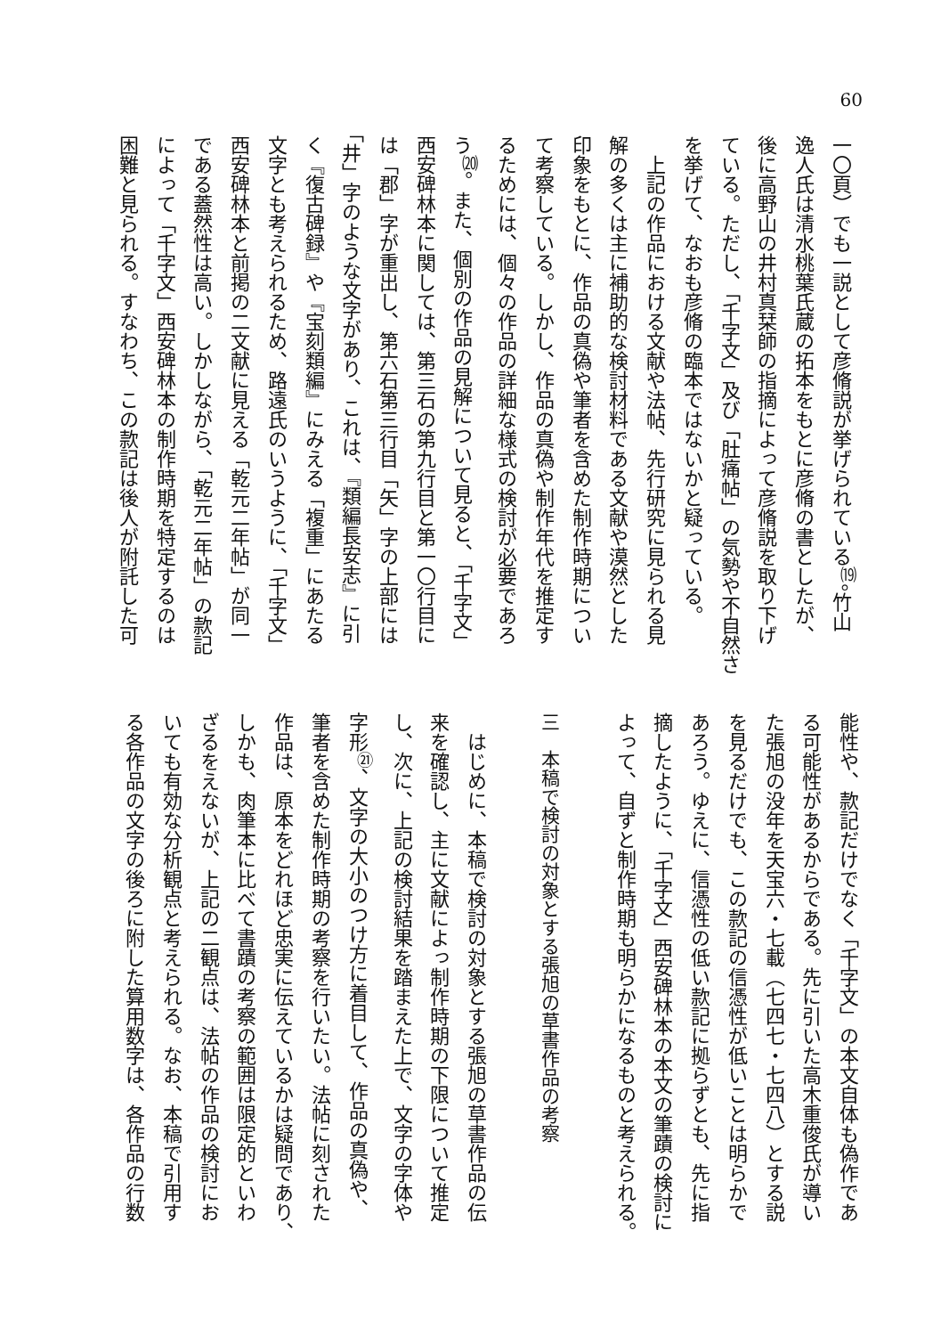60
一〇頁）でも一説として彦脩説が挙げられている<sup>⒆</sup>。竹山
逸人氏は清水桃葉氏蔵の拓本をもとに彦脩の書としたが、
後に高野山の井村真栞師の指摘によって彦脩説を取り下げ
ている。ただし、「千字文」及び「肚痛帖」の気勢や不自然さ
を挙げて、なおも彦脩の臨本ではないかと疑っている。
　上記の作品における文献や法帖、先行研究に見られる見
解の多くは主に補助的な検討材料である文献や漠然とした
印象をもとに、作品の真偽や筆者を含めた制作時期につい
て考察している。しかし、作品の真偽や制作年代を推定す
るためには、個々の作品の詳細な様式の検討が必要であろ
う<sup>⒇</sup>。また、個別の作品の見解について見ると、「千字文」
西安碑林本に関しては、第三石の第九行目と第一〇行目に
は「郡」字が重出し、第六石第三行目「矢」字の上部には
「井」字のような文字があり、これは、『類編長安志』に引
く『復古碑録』や『宝刻類編』にみえる「複重」にあたる
文字とも考えられるため、路遠氏のいうように、「千字文」
西安碑林本と前掲の二文献に見える「乾元二年帖」が同一
である蓋然性は高い。しかしながら、「乾元二年帖」の款記
によって「千字文」西安碑林本の制作時期を特定するのは
困難と見られる。すなわち、この款記は後人が附託した可
能性や、款記だけでなく「千字文」の本文自体も偽作であ
る可能性があるからである。先に引いた高木重俊氏が導い
た張旭の没年を天宝六・七載（七四七・七四八）とする説
を見るだけでも、この款記の信憑性が低いことは明らかで
あろう。ゆえに、信憑性の低い款記に拠らずとも、先に指
摘したように、「千字文」西安碑林本の本文の筆蹟の検討に
よって、自ずと制作時期も明らかになるものと考えられる。
三　本稿で検討の対象とする張旭の草書作品の考察
　はじめに、本稿で検討の対象とする張旭の草書作品の伝
来を確認し、主に文献によっ制作時期の下限について推定
し、次に、上記の検討結果を踏まえた上で、文字の字体や
字形<sup>㉑</sup>、文字の大小のつけ方に着目して、作品の真偽や、
筆者を含めた制作時期の考察を行いたい。法帖に刻された
作品は、原本をどれほど忠実に伝えているかは疑問であり、
しかも、肉筆本に比べて書蹟の考察の範囲は限定的といわ
ざるをえないが、上記の二観点は、法帖の作品の検討にお
いても有効な分析観点と考えられる。なお、本稿で引用す
る各作品の文字の後ろに附した算用数字は、各作品の行数